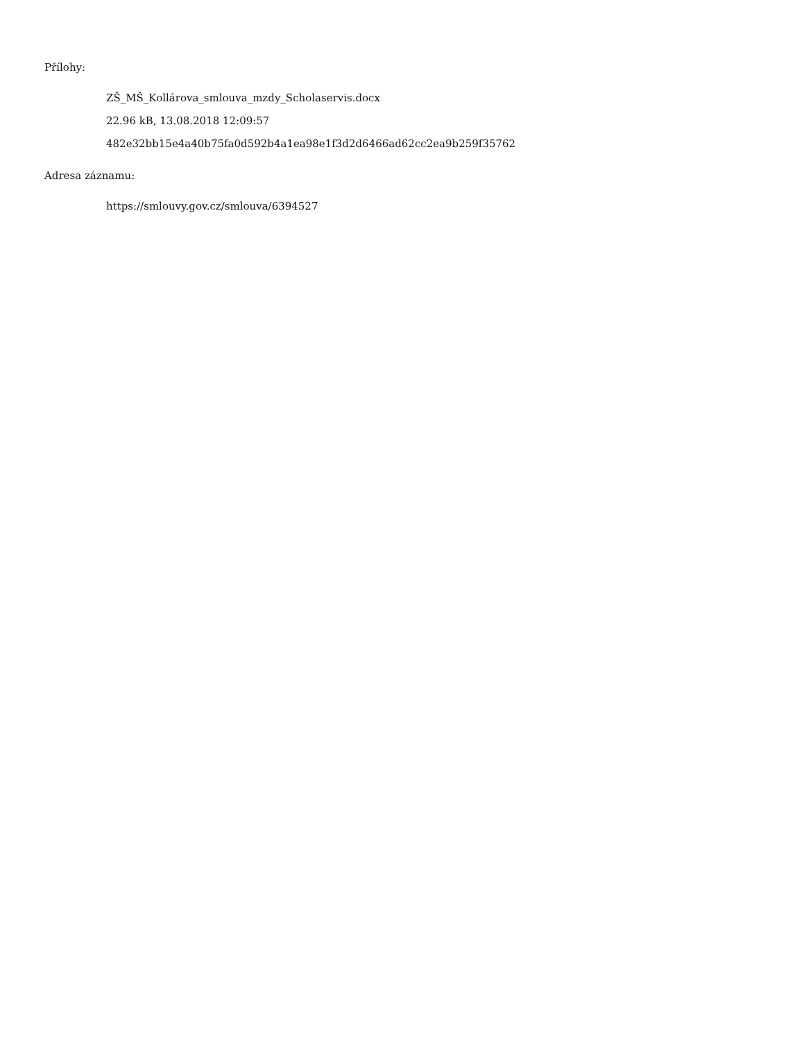Přílohy:
ZŠ_MŠ_Kollárova_smlouva_mzdy_Scholaservis.docx
22.96 kB, 13.08.2018 12:09:57
482e32bb15e4a40b75fa0d592b4a1ea98e1f3d2d6466ad62cc2ea9b259f35762
Adresa záznamu:
https://smlouvy.gov.cz/smlouva/6394527